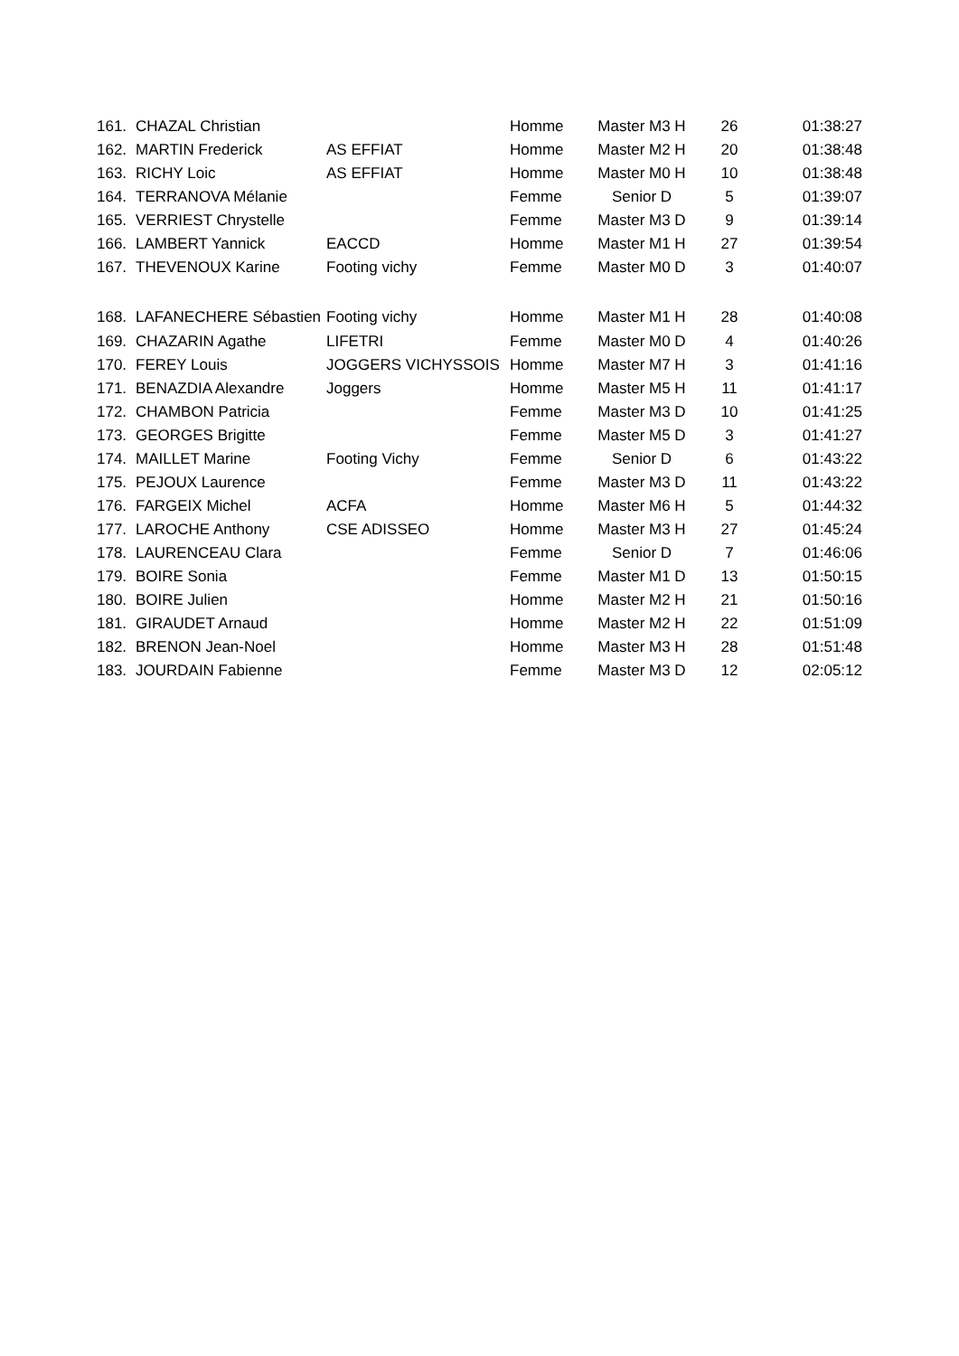| 161. | CHAZAL Christian | | Homme | Master M3 H | 26 | 01:38:27 |
| 162. | MARTIN Frederick | AS EFFIAT | Homme | Master M2 H | 20 | 01:38:48 |
| 163. | RICHY Loic | AS EFFIAT | Homme | Master M0 H | 10 | 01:38:48 |
| 164. | TERRANOVA Mélanie | | Femme | Senior D | 5 | 01:39:07 |
| 165. | VERRIEST Chrystelle | | Femme | Master M3 D | 9 | 01:39:14 |
| 166. | LAMBERT Yannick | EACCD | Homme | Master M1 H | 27 | 01:39:54 |
| 167. | THEVENOUX Karine | Footing vichy | Femme | Master M0 D | 3 | 01:40:07 |
| 168. | LAFANECHERE Sébastien | Footing vichy | Homme | Master M1 H | 28 | 01:40:08 |
| 169. | CHAZARIN Agathe | LIFETRI | Femme | Master M0 D | 4 | 01:40:26 |
| 170. | FEREY Louis | JOGGERS VICHYSSOIS | Homme | Master M7 H | 3 | 01:41:16 |
| 171. | BENAZDIA Alexandre | Joggers | Homme | Master M5 H | 11 | 01:41:17 |
| 172. | CHAMBON Patricia | | Femme | Master M3 D | 10 | 01:41:25 |
| 173. | GEORGES Brigitte | | Femme | Master M5 D | 3 | 01:41:27 |
| 174. | MAILLET Marine | Footing Vichy | Femme | Senior D | 6 | 01:43:22 |
| 175. | PEJOUX Laurence | | Femme | Master M3 D | 11 | 01:43:22 |
| 176. | FARGEIX Michel | ACFA | Homme | Master M6 H | 5 | 01:44:32 |
| 177. | LAROCHE Anthony | CSE ADISSEO | Homme | Master M3 H | 27 | 01:45:24 |
| 178. | LAURENCEAU Clara | | Femme | Senior D | 7 | 01:46:06 |
| 179. | BOIRE Sonia | | Femme | Master M1 D | 13 | 01:50:15 |
| 180. | BOIRE Julien | | Homme | Master M2 H | 21 | 01:50:16 |
| 181. | GIRAUDET Arnaud | | Homme | Master M2 H | 22 | 01:51:09 |
| 182. | BRENON Jean-Noel | | Homme | Master M3 H | 28 | 01:51:48 |
| 183. | JOURDAIN Fabienne | | Femme | Master M3 D | 12 | 02:05:12 |